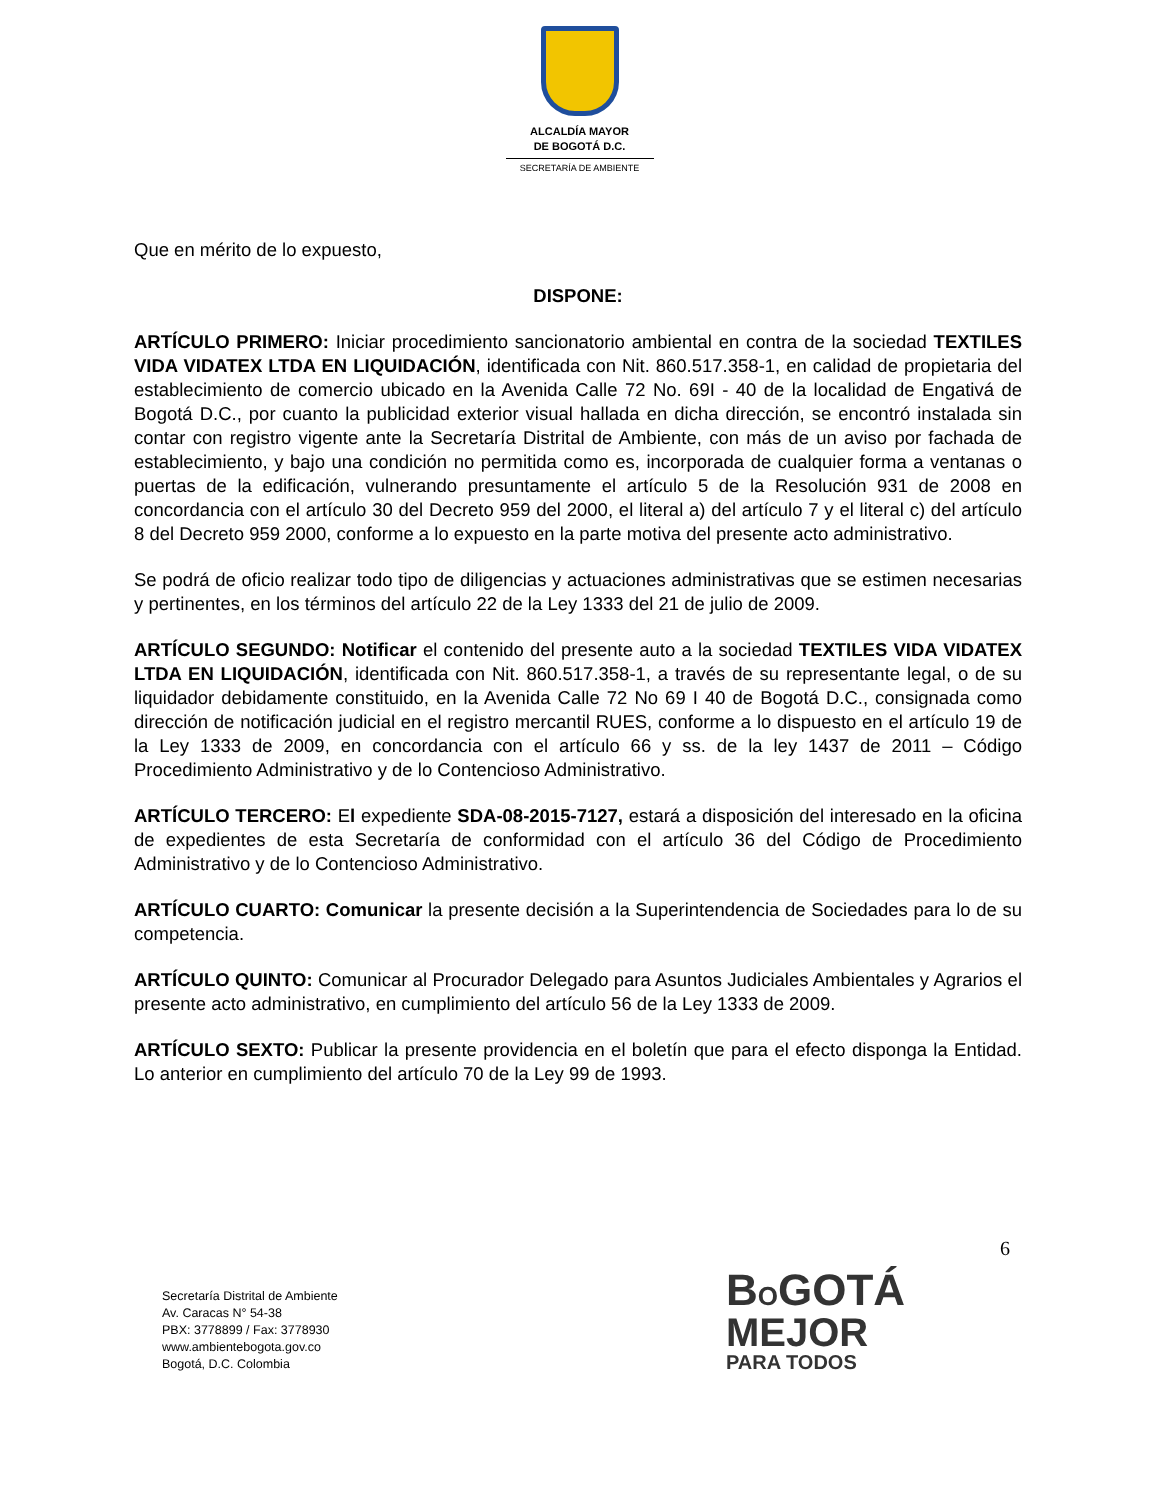ALCALDÍA MAYOR
DE BOGOTÁ D.C.
SECRETARÍA DE AMBIENTE
Que en mérito de lo expuesto,
DISPONE:
ARTÍCULO PRIMERO: Iniciar procedimiento sancionatorio ambiental en contra de la sociedad TEXTILES VIDA VIDATEX LTDA EN LIQUIDACIÓN, identificada con Nit. 860.517.358-1, en calidad de propietaria del establecimiento de comercio ubicado en la Avenida Calle 72 No. 69I - 40 de la localidad de Engativá de Bogotá D.C., por cuanto la publicidad exterior visual hallada en dicha dirección, se encontró instalada sin contar con registro vigente ante la Secretaría Distrital de Ambiente, con más de un aviso por fachada de establecimiento, y bajo una condición no permitida como es, incorporada de cualquier forma a ventanas o puertas de la edificación, vulnerando presuntamente el artículo 5 de la Resolución 931 de 2008 en concordancia con el artículo 30 del Decreto 959 del 2000, el literal a) del artículo 7 y el literal c) del artículo 8 del Decreto 959 2000, conforme a lo expuesto en la parte motiva del presente acto administrativo.
Se podrá de oficio realizar todo tipo de diligencias y actuaciones administrativas que se estimen necesarias y pertinentes, en los términos del artículo 22 de la Ley 1333 del 21 de julio de 2009.
ARTÍCULO SEGUNDO: Notificar el contenido del presente auto a la sociedad TEXTILES VIDA VIDATEX LTDA EN LIQUIDACIÓN, identificada con Nit. 860.517.358-1, a través de su representante legal, o de su liquidador debidamente constituido, en la Avenida Calle 72 No 69 I 40 de Bogotá D.C., consignada como dirección de notificación judicial en el registro mercantil RUES, conforme a lo dispuesto en el artículo 19 de la Ley 1333 de 2009, en concordancia con el artículo 66 y ss. de la ley 1437 de 2011 – Código Procedimiento Administrativo y de lo Contencioso Administrativo.
ARTÍCULO TERCERO: El expediente SDA-08-2015-7127, estará a disposición del interesado en la oficina de expedientes de esta Secretaría de conformidad con el artículo 36 del Código de Procedimiento Administrativo y de lo Contencioso Administrativo.
ARTÍCULO CUARTO: Comunicar la presente decisión a la Superintendencia de Sociedades para lo de su competencia.
ARTÍCULO QUINTO: Comunicar al Procurador Delegado para Asuntos Judiciales Ambientales y Agrarios el presente acto administrativo, en cumplimiento del artículo 56 de la Ley 1333 de 2009.
ARTÍCULO SEXTO: Publicar la presente providencia en el boletín que para el efecto disponga la Entidad. Lo anterior en cumplimiento del artículo 70 de la Ley 99 de 1993.
6
Secretaría Distrital de Ambiente
Av. Caracas N° 54-38
PBX: 3778899 / Fax: 3778930
www.ambientebogota.gov.co
Bogotá, D.C. Colombia
BOGOTÁ
MEJOR
PARA TODOS